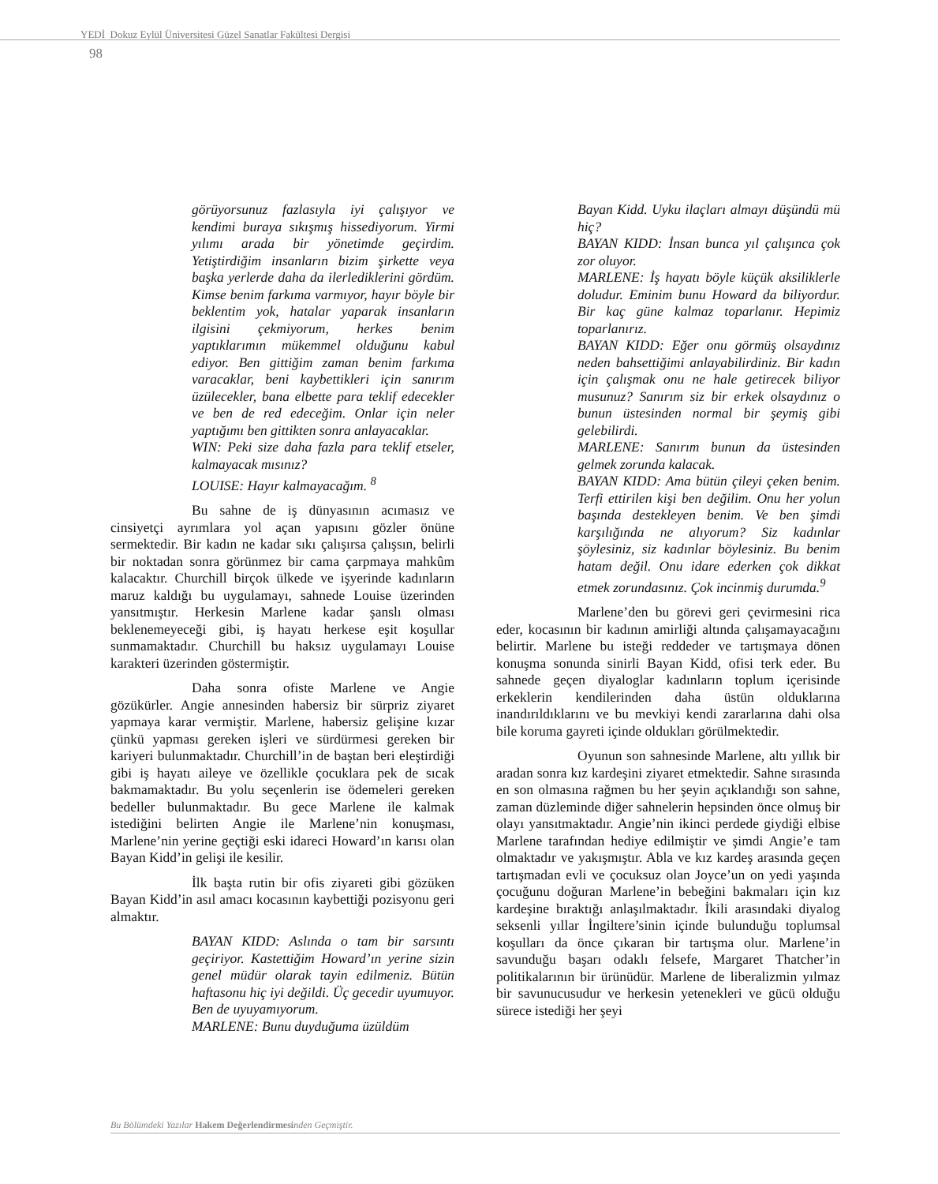YEDİ Dokuz Eylül Üniversitesi Güzel Sanatlar Fakültesi Dergisi
98
görüyorsunuz fazlasıyla iyi çalışıyor ve kendimi buraya sıkışmış hissediyorum. Yirmi yılımı arada bir yönetimde geçirdim. Yetiştirdiğim insanların bizim şirkette veya başka yerlerde daha da ilerlediklerini gördüm. Kimse benim farkıma varmıyor, hayır böyle bir beklentim yok, hatalar yaparak insanların ilgisini çekmiyorum, herkes benim yaptıklarımın mükemmel olduğunu kabul ediyor. Ben gittiğim zaman benim farkıma varacaklar, beni kaybettikleri için sanırım üzülecekler, bana elbette para teklif edecekler ve ben de red edeceğim. Onlar için neler yaptığımı ben gittikten sonra anlayacaklar.
WIN: Peki size daha fazla para teklif etseler, kalmayacak mısınız?
LOUISE: Hayır kalmayacağım. <sup>8</sup>
Bu sahne de iş dünyasının acımasız ve cinsiyetçi ayrımlara yol açan yapısını gözler önüne sermektedir. Bir kadın ne kadar sıkı çalışırsa çalışsın, belirli bir noktadan sonra görünmez bir cama çarpmaya mahkûm kalacaktır. Churchill birçok ülkede ve işyerinde kadınların maruz kaldığı bu uygulamayı, sahnede Louise üzerinden yansıtmıştır. Herkesin Marlene kadar şanslı olması beklenemeyeceği gibi, iş hayatı herkese eşit koşullar sunmamaktadır. Churchill bu haksız uygulamayı Louise karakteri üzerinden göstermiştir.
Daha sonra ofiste Marlene ve Angie gözükürler. Angie annesinden habersiz bir sürpriz ziyaret yapmaya karar vermiştir. Marlene, habersiz gelişine kızar çünkü yapması gereken işleri ve sürdürmesi gereken bir kariyeri bulunmaktadır. Churchill’in de baştan beri eleştirdiği gibi iş hayatı aileye ve özellikle çocuklara pek de sıcak bakmamaktadır. Bu yolu seçenlerin ise ödemeleri gereken bedeller bulunmaktadır. Bu gece Marlene ile kalmak istediğini belirten Angie ile Marlene’nin konuşması, Marlene’nin yerine geçtiği eski idareci Howard’ın karısı olan Bayan Kidd’in gelişi ile kesilir.
İlk başta rutin bir ofis ziyareti gibi gözüken Bayan Kidd’in asıl amacı kocasının kaybettiği pozisyonu geri almaktır.
BAYAN KIDD: Aslında o tam bir sarsıntı geçiriyor. Kastettiğim Howard’ın yerine sizin genel müdür olarak tayin edilmeniz. Bütün haftasonu hiç iyi değildi. Üç gecedir uyumuyor. Ben de uyuyamıyorum.
MARLENE: Bunu duyduğuma üzüldüm
Bayan Kidd. Uyku ilaçları almayı düşündü mü hiç?
BAYAN KIDD: İnsan bunca yıl çalışınca çok zor oluyor.
MARLENE: İş hayatı böyle küçük aksiliklerle doludur. Eminim bunu Howard da biliyordur. Bir kaç güne kalmaz toparlanır. Hepimiz toparlanırız.
BAYAN KIDD: Eğer onu görmüş olsaydınız neden bahsettiğimi anlayabilirdiniz. Bir kadın için çalışmak onu ne hale getirecek biliyor musunuz? Sanırım siz bir erkek olsaydınız o bunun üstesinden normal bir şeymiş gibi gelebilirdi.
MARLENE: Sanırım bunun da üstesinden gelmek zorunda kalacak.
BAYAN KIDD: Ama bütün çileyi çeken benim. Terfi ettirilen kişi ben değilim. Onu her yolun başında destekleyen benim. Ve ben şimdi karşılığında ne alıyorum? Siz kadınlar şöylesiniz, siz kadınlar böylesiniz. Bu benim hatam değil. Onu idare ederken çok dikkat etmek zorundasınız. Çok incinmiş durumda.<sup>9</sup>
Marlene’den bu görevi geri çevirmesini rica eder, kocasının bir kadının amirliği altında çalışamayacağını belirtir. Marlene bu isteği reddeder ve tartışmaya dönen konuşma sonunda sinirli Bayan Kidd, ofisi terk eder. Bu sahnede geçen diyaloglar kadınların toplum içerisinde erkeklerin kendilerinden daha üstün olduklarına inandırıldıklarını ve bu mevkiyi kendi zararlarına dahi olsa bile koruma gayreti içinde oldukları görülmektedir.
Oyunun son sahnesinde Marlene, altı yıllık bir aradan sonra kız kardeşini ziyaret etmektedir. Sahne sırasında en son olmasına rağmen bu her şeyin açıklandığı son sahne, zaman düzleminde diğer sahnelerin hepsinden önce olmuş bir olayı yansıtmaktadır. Angie’nin ikinci perdede giydiği elbise Marlene tarafından hediye edilmiştir ve şimdi Angie’e tam olmaktadır ve yakışmıştır. Abla ve kız kardeş arasında geçen tartışmadan evli ve çocuksuz olan Joyce’un on yedi yaşında çocuğunu doğuran Marlene’in bebeğini bakmaları için kız kardeşine bıraktığı anlaşılmaktadır. İkili arasındaki diyalog seksenli yıllar İngiltere’sinin içinde bulunduğu toplumsal koşulları da önce çıkaran bir tartışma olur. Marlene’in savunduğu başarı odaklı felsefe, Margaret Thatcher’in politikalarının bir ürünüdür. Marlene de liberalizmin yılmaz bir savunucusudur ve herkesin yetenekleri ve gücü olduğu sürece istediği her şeyi
Bu Bölümdeki Yazılar Hakem Değerlendirmesi nden Geçmiştir.